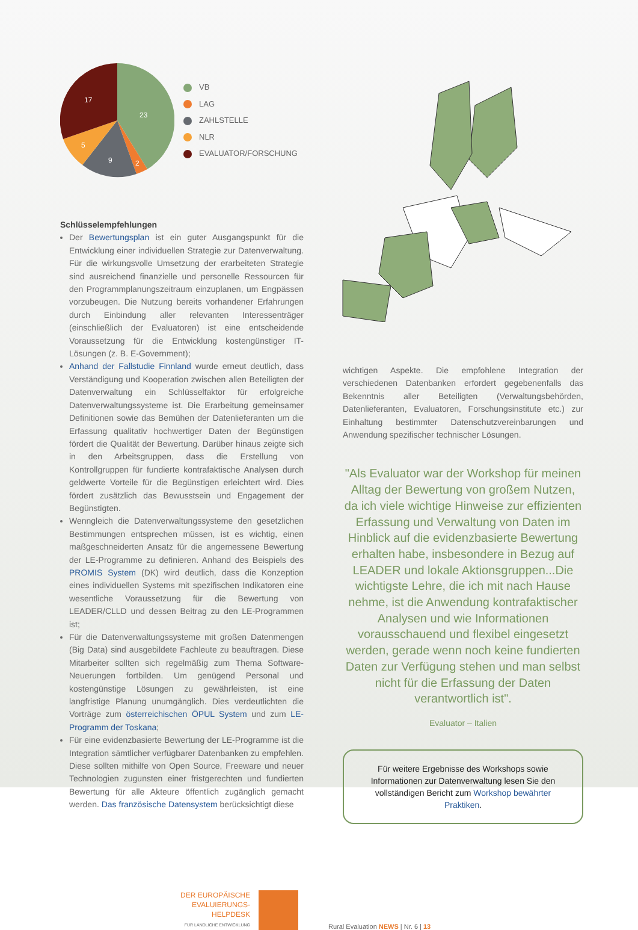23
17
5
9
2
VB
LAG
ZAHLSTELLE
NLR
EVALUATOR/FORSCHUNG
Schlüsselempfehlungen
Der Bewertungsplan ist ein guter Ausgangspunkt für die Entwicklung einer individuellen Strategie zur Datenverwaltung. Für die wirkungsvolle Umsetzung der erarbeiteten Strategie sind ausreichend finanzielle und personelle Ressourcen für den Programmplanungszeitraum einzuplanen, um Engpässen vorzubeugen. Die Nutzung bereits vorhandener Erfahrungen durch Einbindung aller relevanten Interessenträger (einschließlich der Evaluatoren) ist eine entscheidende Voraussetzung für die Entwicklung kostengünstiger IT-Lösungen (z. B. E-Government);
Anhand der Fallstudie Finnland wurde erneut deutlich, dass Verständigung und Kooperation zwischen allen Beteiligten der Datenverwaltung ein Schlüsselfaktor für erfolgreiche Datenverwaltungssysteme ist. Die Erarbeitung gemeinsamer Definitionen sowie das Bemühen der Datenlieferanten um die Erfassung qualitativ hochwertiger Daten der Begünstigen fördert die Qualität der Bewertung. Darüber hinaus zeigte sich in den Arbeitsgruppen, dass die Erstellung von Kontrollgruppen für fundierte kontrafaktische Analysen durch geldwerte Vorteile für die Begünstigen erleichtert wird. Dies fördert zusätzlich das Bewusstsein und Engagement der Begünstigten.
Wenngleich die Datenverwaltungssysteme den gesetzlichen Bestimmungen entsprechen müssen, ist es wichtig, einen maßgeschneiderten Ansatz für die angemessene Bewertung der LE-Programme zu definieren. Anhand des Beispiels des PROMIS System (DK) wird deutlich, dass die Konzeption eines individuellen Systems mit spezifischen Indikatoren eine wesentliche Voraussetzung für die Bewertung von LEADER/CLLD und dessen Beitrag zu den LE-Programmen ist;
Für die Datenverwaltungssysteme mit großen Datenmengen (Big Data) sind ausgebildete Fachleute zu beauftragen. Diese Mitarbeiter sollten sich regelmäßig zum Thema Software-Neuerungen fortbilden. Um genügend Personal und kostengünstige Lösungen zu gewährleisten, ist eine langfristige Planung unumgänglich. Dies verdeutlichten die Vorträge zum österreichischen ÖPUL System und zum LE-Programm der Toskana;
Für eine evidenzbasierte Bewertung der LE-Programme ist die Integration sämtlicher verfügbarer Datenbanken zu empfehlen. Diese sollten mithilfe von Open Source, Freeware und neuer Technologien zugunsten einer fristgerechten und fundierten Bewertung für alle Akteure öffentlich zugänglich gemacht werden. Das französische Datensystem berücksichtigt diese
wichtigen Aspekte. Die empfohlene Integration der verschiedenen Datenbanken erfordert gegebenenfalls das Bekenntnis aller Beteiligten (Verwaltungsbehörden, Datenlieferanten, Evaluatoren, Forschungsinstitute etc.) zur Einhaltung bestimmter Daten­schutzvereinbarungen und Anwendung spezifischer technischer Lösungen.
"Als Evaluator war der Workshop für meinen Alltag der Bewertung von großem Nutzen, da ich viele wichtige Hinweise zur effizienten Erfassung und Verwaltung von Daten im Hinblick auf die evidenzbasierte Bewertung erhalten habe, insbesondere in Bezug auf LEADER und lokale Aktionsgruppen...Die wichtigste Lehre, die ich mit nach Hause nehme, ist die Anwendung kontrafaktischer Analysen und wie Informationen vorausschauend und flexibel eingesetzt werden, gerade wenn noch keine fundierten Daten zur Verfügung stehen und man selbst nicht für die Erfassung der Daten verantwortlich ist".
Evaluator – Italien
Für weitere Ergebnisse des Workshops sowie Informationen zur Datenverwaltung lesen Sie den vollständigen Bericht zum Workshop bewährter Praktiken.
DER EUROPÄISCHE
EVALUIERUNGS-
HELPDESK
FÜR LÄNDLICHE ENTWICKLUNG
Rural Evaluation NEWS | Nr. 6 | 13